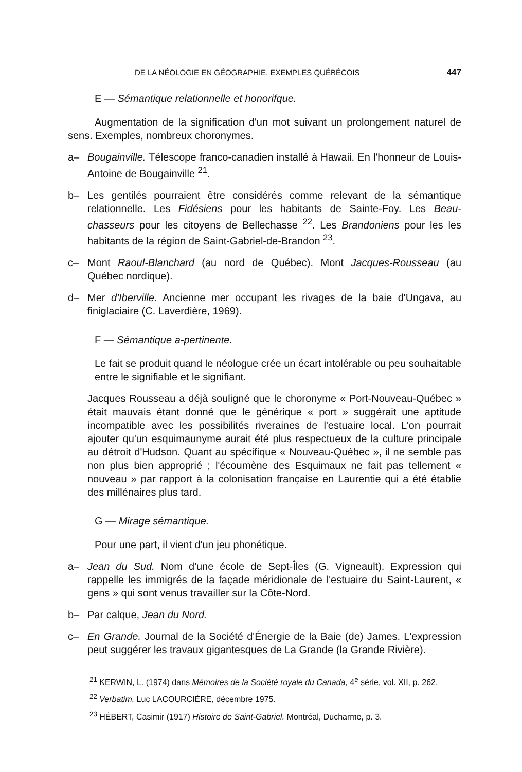DE LA NÉOLOGIE EN GÉOGRAPHIE, EXEMPLES QUÉBÉCOIS 447
E — Sémantique relationnelle et honorifque.
Augmentation de la signification d'un mot suivant un prolongement naturel de sens. Exemples, nombreux choronymes.
a– Bougainville. Télescope franco-canadien installé à Hawaii. En l'honneur de Louis-Antoine de Bougainville <sup>21</sup>.
b– Les gentilés pourraient être considérés comme relevant de la sémantique relationnelle. Les Fidésiens pour les habitants de Sainte-Foy. Les Beau-chasseurs pour les citoyens de Bellechasse <sup>22</sup>. Les Brandoniens pour les les habitants de la région de Saint-Gabriel-de-Brandon <sup>23</sup>.
c– Mont Raoul-Blanchard (au nord de Québec). Mont Jacques-Rousseau (au Québec nordique).
d– Mer d'Iberville. Ancienne mer occupant les rivages de la baie d'Ungava, au finiglaciaire (C. Laverdière, 1969).
F — Sémantique a-pertinente.
Le fait se produit quand le néologue crée un écart intolérable ou peu souhaitable entre le signifiable et le signifiant.
Jacques Rousseau a déjà souligné que le choronyme « Port-Nouveau-Québec » était mauvais étant donné que le générique « port » suggérait une aptitude incompatible avec les possibilités riveraines de l'estuaire local. L'on pourrait ajouter qu'un esquimaunyme aurait été plus respectueux de la culture principale au détroit d'Hudson. Quant au spécifique « Nouveau-Québec », il ne semble pas non plus bien approprié ; l'écoumène des Esquimaux ne fait pas tellement « nouveau » par rapport à la colonisation française en Laurentie qui a été établie des millénaires plus tard.
G — Mirage sémantique.
Pour une part, il vient d'un jeu phonétique.
a– Jean du Sud. Nom d'une école de Sept-Îles (G. Vigneault). Expression qui rappelle les immigrés de la façade méridionale de l'estuaire du Saint-Laurent, « gens » qui sont venus travailler sur la Côte-Nord.
b– Par calque, Jean du Nord.
c– En Grande. Journal de la Société d'Énergie de la Baie (de) James. L'expression peut suggérer les travaux gigantesques de La Grande (la Grande Rivière).
<sup>21</sup> KERWIN, L. (1974) dans Mémoires de la Société royale du Canada, 4<sup>e</sup> série, vol. XII, p. 262.
<sup>22</sup> Verbatim, Luc LACOURCIÈRE, décembre 1975.
<sup>23</sup> HÉBERT, Casimir (1917) Histoire de Saint-Gabriel. Montréal, Ducharme, p. 3.